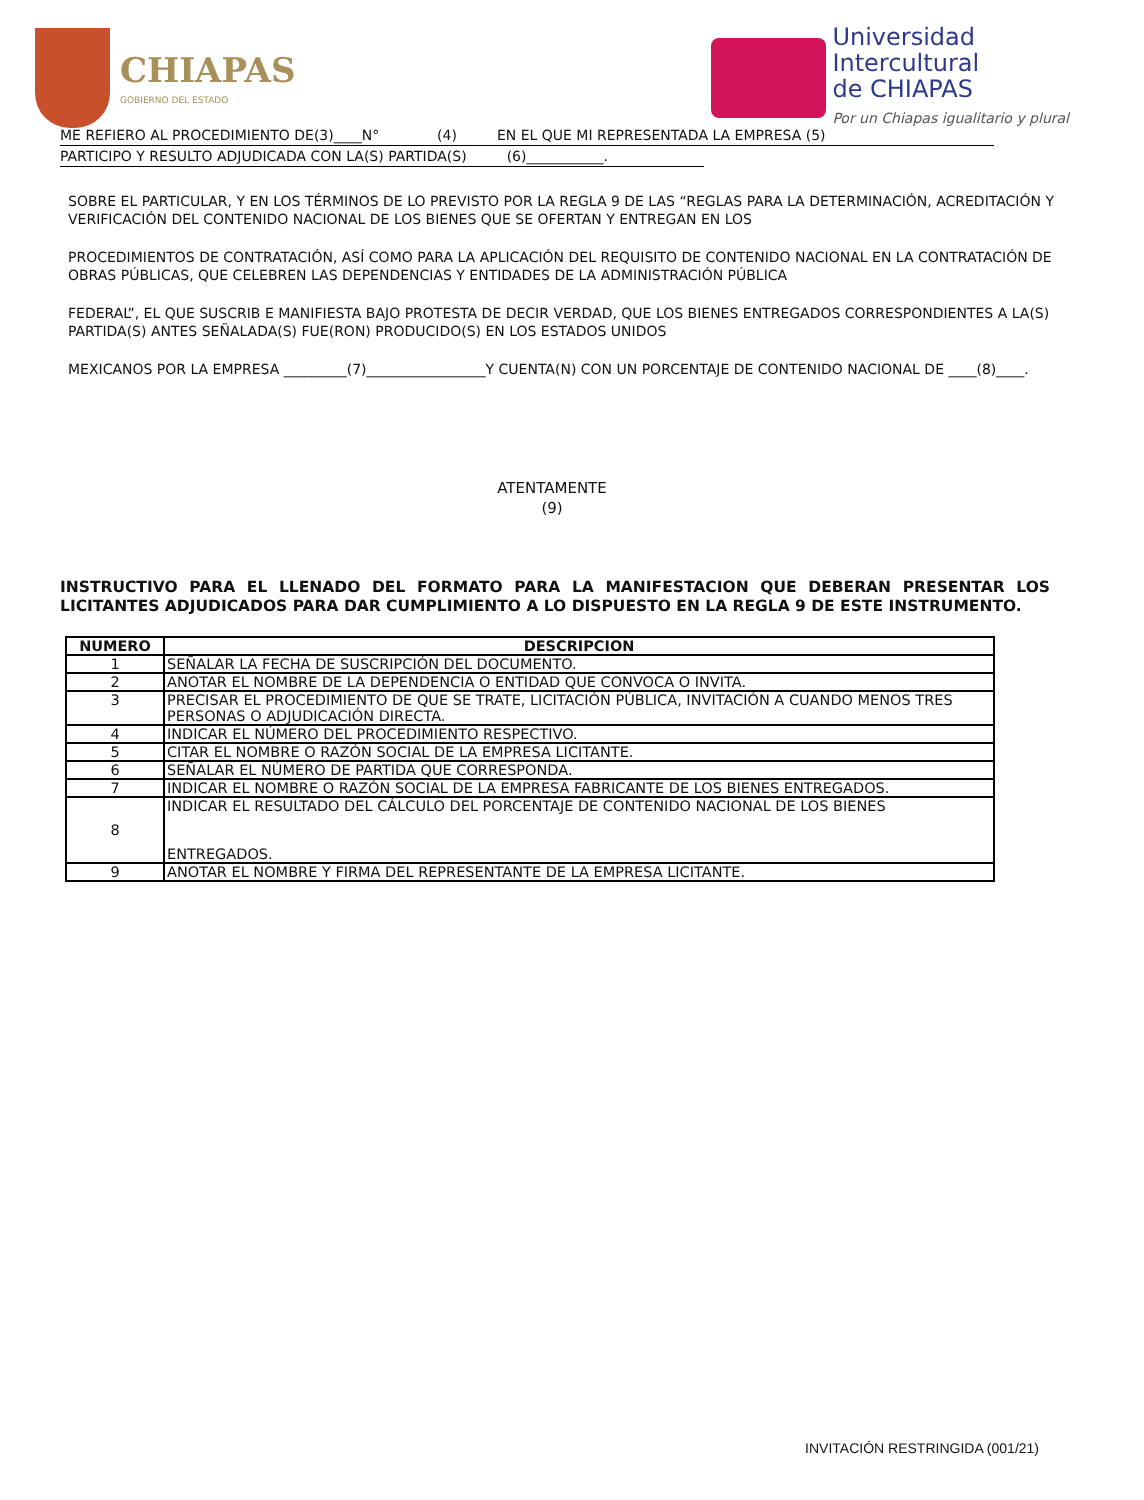CHIAPAS
GOBIERNO DEL ESTADO
Universidad
Intercultural
de CHIAPAS
Por un Chiapas igualitario y plural
ME REFIERO AL PROCEDIMIENTO DE(3)____N° (4) EN EL QUE MI REPRESENTADA LA EMPRESA (5)
PARTICIPO Y RESULTO ADJUDICADA CON LA(S) PARTIDA(S) (6)___________.
SOBRE EL PARTICULAR, Y EN LOS TÉRMINOS DE LO PREVISTO POR LA REGLA 9 DE LAS “REGLAS PARA LA DETERMINACIÓN, ACREDITACIÓN Y VERIFICACIÓN DEL CONTENIDO NACIONAL DE LOS BIENES QUE SE OFERTAN Y ENTREGAN EN LOS
PROCEDIMIENTOS DE CONTRATACIÓN, ASÍ COMO PARA LA APLICACIÓN DEL REQUISITO DE CONTENIDO NACIONAL EN LA CONTRATACIÓN DE OBRAS PÚBLICAS, QUE CELEBREN LAS DEPENDENCIAS Y ENTIDADES DE LA ADMINISTRACIÓN PÚBLICA
FEDERAL”, EL QUE SUSCRIB E MANIFIESTA BAJO PROTESTA DE DECIR VERDAD, QUE LOS BIENES ENTREGADOS CORRESPONDIENTES A LA(S) PARTIDA(S) ANTES SEÑALADA(S) FUE(RON) PRODUCIDO(S) EN LOS ESTADOS UNIDOS
MEXICANOS POR LA EMPRESA _________(7)_________________Y CUENTA(N) CON UN PORCENTAJE DE CONTENIDO NACIONAL DE ____(8)____.
ATENTAMENTE
(9)
INSTRUCTIVO PARA EL LLENADO DEL FORMATO PARA LA MANIFESTACION QUE DEBERAN PRESENTAR LOS LICITANTES ADJUDICADOS PARA DAR CUMPLIMIENTO A LO DISPUESTO EN LA REGLA 9 DE ESTE INSTRUMENTO.
| NUMERO | DESCRIPCION |
| --- | --- |
| 1 | SEÑALAR LA FECHA DE SUSCRIPCIÓN DEL DOCUMENTO. |
| 2 | ANOTAR EL NOMBRE DE LA DEPENDENCIA O ENTIDAD QUE CONVOCA O INVITA. |
| 3 | PRECISAR EL PROCEDIMIENTO DE QUE SE TRATE, LICITACIÓN PÚBLICA, INVITACIÓN A CUANDO MENOS TRES PERSONAS O ADJUDICACIÓN DIRECTA. |
| 4 | INDICAR EL NÚMERO DEL PROCEDIMIENTO RESPECTIVO. |
| 5 | CITAR EL NOMBRE O RAZÓN SOCIAL DE LA EMPRESA LICITANTE. |
| 6 | SEÑALAR EL NÚMERO DE PARTIDA QUE CORRESPONDA. |
| 7 | INDICAR EL NOMBRE O RAZÓN SOCIAL DE LA EMPRESA FABRICANTE DE LOS BIENES ENTREGADOS. |
| 8 | INDICAR EL RESULTADO DEL CÁLCULO DEL PORCENTAJE DE CONTENIDO NACIONAL DE LOS BIENES ENTREGADOS. |
| 9 | ANOTAR EL NOMBRE Y FIRMA DEL REPRESENTANTE DE LA EMPRESA LICITANTE. |
INVITACIÓN RESTRINGIDA (001/21)